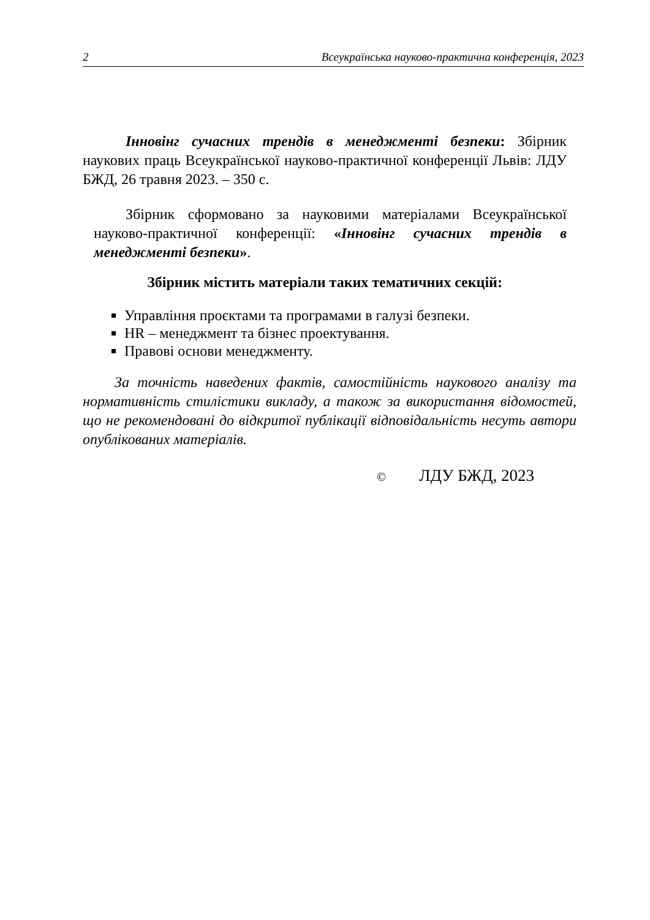2 Всеукраїнська науково-практична конференція, 2023
Інновінг сучасних трендів в менеджменті безпеки: Збірник наукових праць Всеукраїнської науково-практичної конференції Львів: ЛДУ БЖД, 26 травня 2023. – 350 с.
Збірник сформовано за науковими матеріалами Всеукраїнської науково-практичної конференції: «Інновінг сучасних трендів в менеджменті безпеки».
Збірник містить матеріали таких тематичних секцій:
Управління проєктами та програмами в галузі безпеки.
HR – менеджмент та бізнес проектування.
Правові основи менеджменту.
За точність наведених фактів, самостійність наукового аналізу та нормативність стилістики викладу, а також за використання відомостей, що не рекомендовані до відкритої публікації відповідальність несуть автори опублікованих матеріалів.
© ЛДУ БЖД, 2023